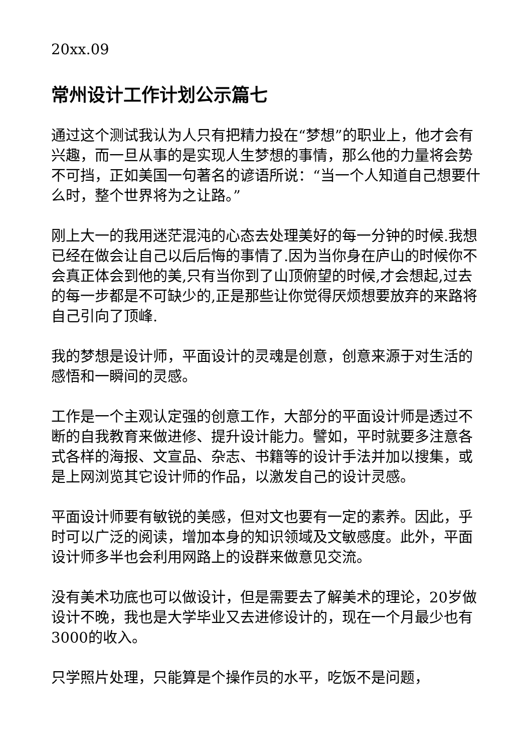20xx.09
常州设计工作计划公示篇七
通过这个测试我认为人只有把精力投在“梦想”的职业上，他才会有兴趣，而一旦从事的是实现人生梦想的事情，那么他的力量将会势不可挡，正如美国一句著名的谚语所说：“当一个人知道自己想要什么时，整个世界将为之让路。”
刚上大一的我用迷茫混沌的心态去处理美好的每一分钟的时候.我想已经在做会让自己以后后悔的事情了.因为当你身在庐山的时候你不会真正体会到他的美,只有当你到了山顶俯望的时候,才会想起,过去的每一步都是不可缺少的,正是那些让你觉得厌烦想要放弃的来路将自己引向了顶峰.
我的梦想是设计师，平面设计的灵魂是创意，创意来源于对生活的感悟和一瞬间的灵感。
工作是一个主观认定强的创意工作，大部分的平面设计师是透过不断的自我教育来做进修、提升设计能力。譬如，平时就要多注意各式各样的海报、文宣品、杂志、书籍等的设计手法并加以搜集，或是上网浏览其它设计师的作品，以激发自己的设计灵感。
平面设计师要有敏锐的美感，但对文也要有一定的素养。因此，乎时可以广泛的阅读，增加本身的知识领域及文敏感度。此外，平面设计师多半也会利用网路上的设群来做意见交流。
没有美术功底也可以做设计，但是需要去了解美术的理论，20岁做设计不晚，我也是大学毕业又去进修设计的，现在一个月最少也有3000的收入。
只学照片处理，只能算是个操作员的水平，吃饭不是问题，